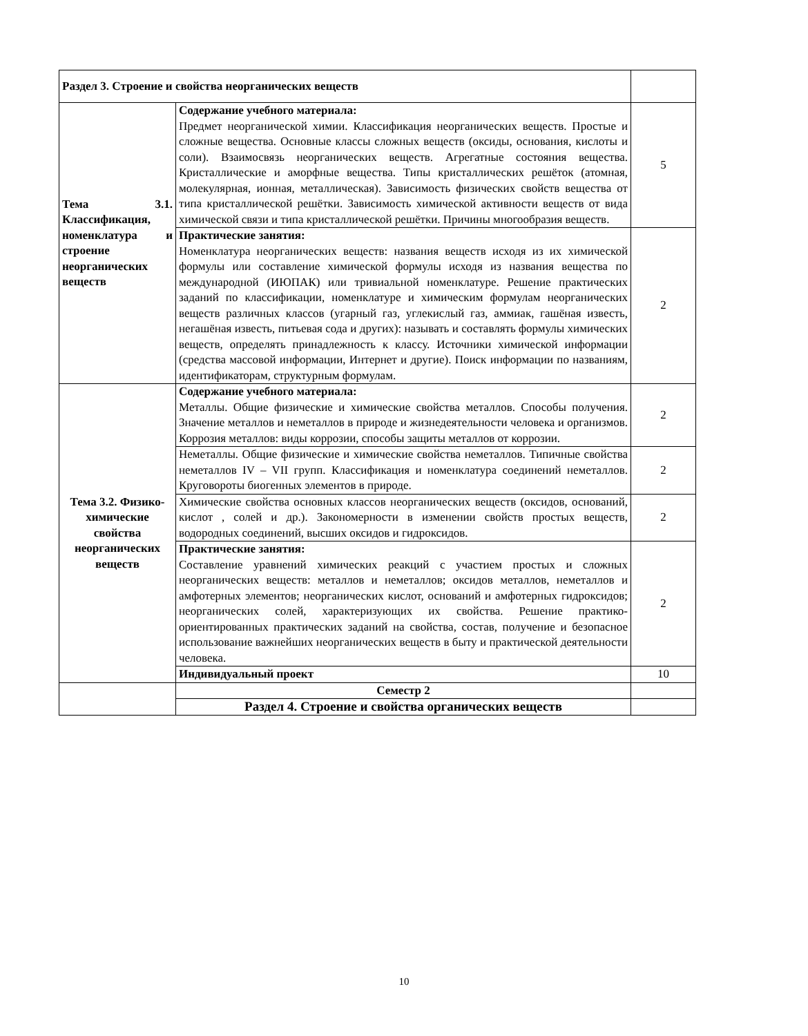| Раздел 3. Строение и свойства неорганических веществ | | |
| Тема 3.1. Классификация, номенклатура и строение неорганических веществ | Содержание учебного материала: Предмет неорганической химии. Классификация неорганических веществ. Простые и сложные вещества. Основные классы сложных веществ (оксиды, основания, кислоты и соли). Взаимосвязь неорганических веществ. Агрегатные состояния вещества. Кристаллические и аморфные вещества. Типы кристаллических решёток (атомная, молекулярная, ионная, металлическая). Зависимость физических свойств вещества от типа кристаллической решётки. Зависимость химической активности веществ от вида химической связи и типа кристаллической решётки. Причины многообразия веществ. | 5 |
| | Практические занятия: Номенклатура неорганических веществ: названия веществ исходя из их химической формулы или составление химической формулы исходя из названия вещества по международной (ИЮПАК) или тривиальной номенклатуре. Решение практических заданий по классификации, номенклатуре и химическим формулам неорганических веществ различных классов (угарный газ, углекислый газ, аммиак, гашёная известь, негашёная известь, питьевая сода и других): называть и составлять формулы химических веществ, определять принадлежность к классу. Источники химической информации (средства массовой информации, Интернет и другие). Поиск информации по названиям, идентификаторам, структурным формулам. | 2 |
| Тема 3.2. Физико-химические свойства неорганических веществ | Содержание учебного материала: Металлы. Общие физические и химические свойства металлов. Способы получения. Значение металлов и неметаллов в природе и жизнедеятельности человека и организмов. Коррозия металлов: виды коррозии, способы защиты металлов от коррозии. | 2 |
| | Неметаллы. Общие физические и химические свойства неметаллов. Типичные свойства неметаллов IV – VII групп. Классификация и номенклатура соединений неметаллов. Круговороты биогенных элементов в природе. | 2 |
| | Химические свойства основных классов неорганических веществ (оксидов, оснований, кислот , солей и др.). Закономерности в изменении свойств простых веществ, водородных соединений, высших оксидов и гидроксидов. | 2 |
| | Практические занятия: Составление уравнений химических реакций с участием простых и сложных неорганических веществ: металлов и неметаллов; оксидов металлов, неметаллов и амфотерных элементов; неорганических кислот, оснований и амфотерных гидроксидов; неорганических солей, характеризующих их свойства. Решение практико-ориентированных практических заданий на свойства, состав, получение и безопасное использование важнейших неорганических веществ в быту и практической деятельности человека. | 2 |
| | Индивидуальный проект | 10 |
| | Семестр 2 | |
| | Раздел 4. Строение и свойства органических веществ | |
10